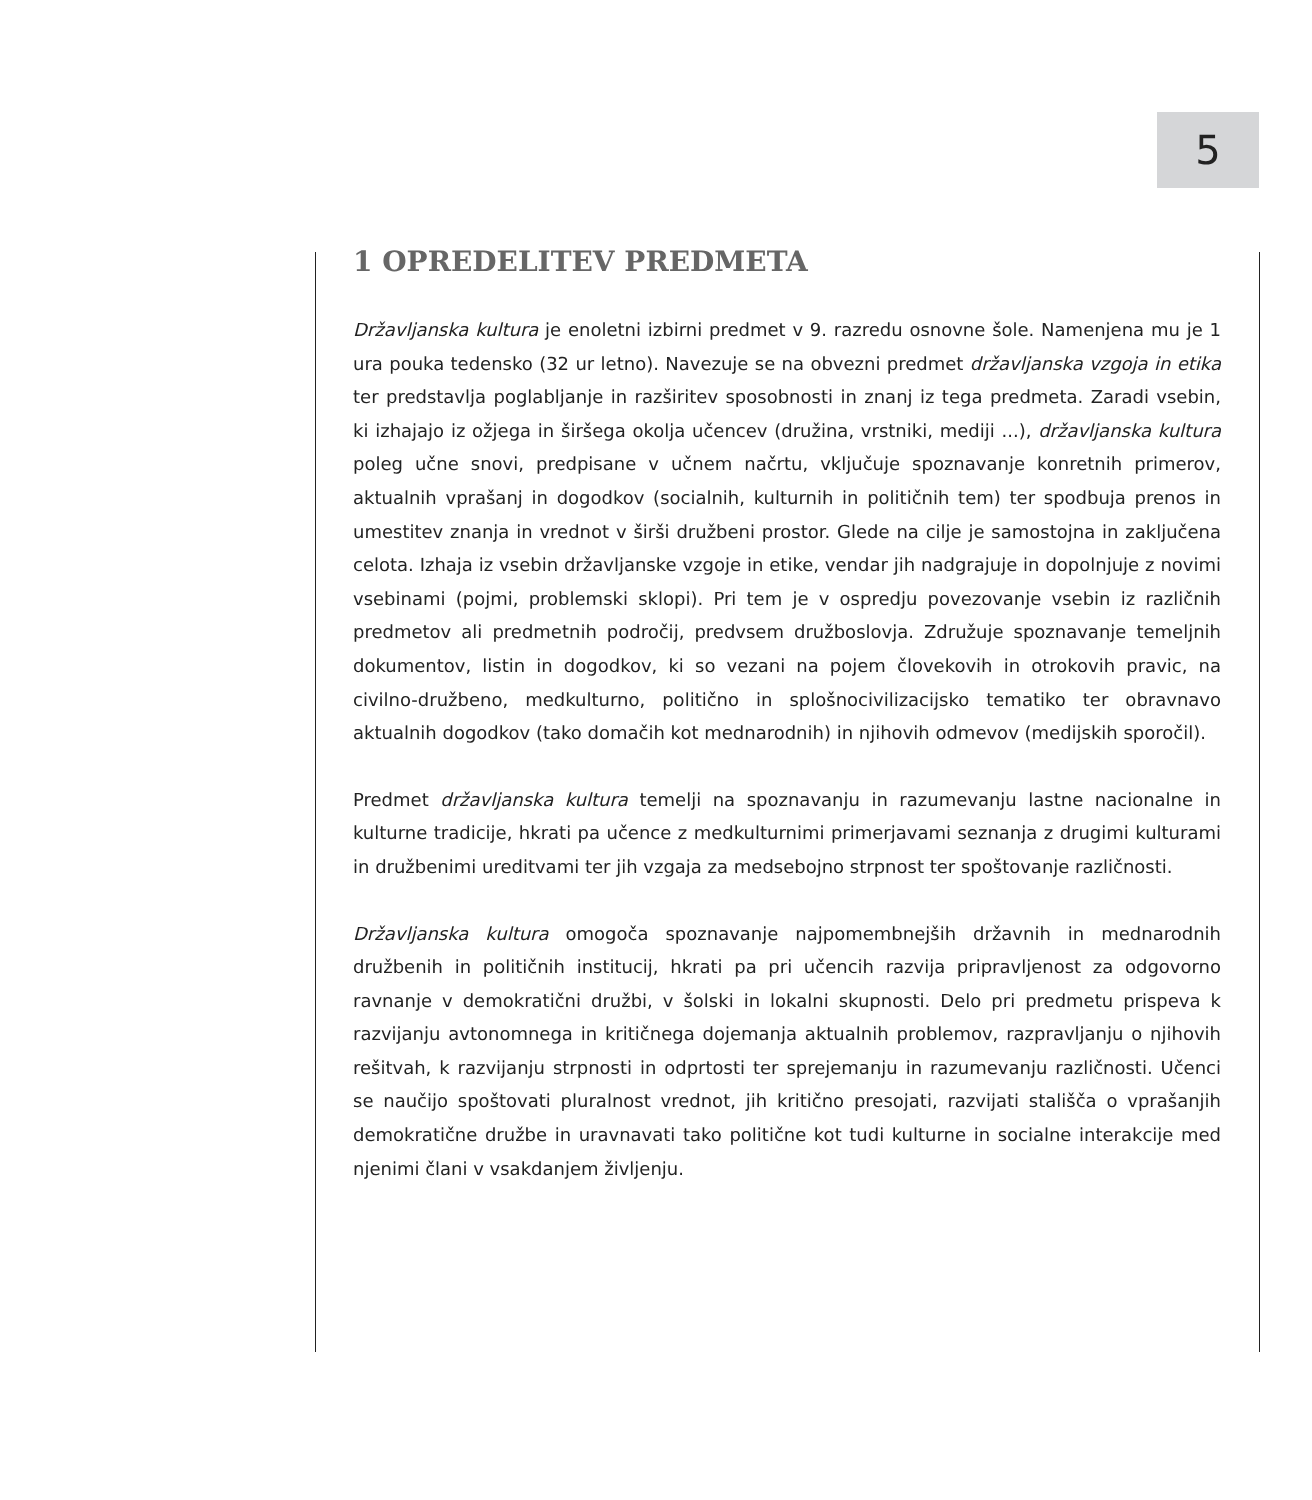5
1 OPREDELITEV PREDMETA
Državljanska kultura je enoletni izbirni predmet v 9. razredu osnovne šole. Namenjena mu je 1 ura pouka tedensko (32 ur letno). Navezuje se na obvezni predmet državljanska vzgoja in etika ter predstavlja poglabljanje in razširitev sposobnosti in znanj iz tega predmeta. Zaradi vsebin, ki izhajajo iz ožjega in širšega okolja učencev (družina, vrstniki, mediji ...), državljanska kultura poleg učne snovi, predpisane v učnem načrtu, vključuje spoznavanje konretnih primerov, aktualnih vprašanj in dogodkov (socialnih, kulturnih in političnih tem) ter spodbuja prenos in umestitev znanja in vrednot v širši družbeni prostor. Glede na cilje je samostojna in zaključena celota. Izhaja iz vsebin državljanske vzgoje in etike, vendar jih nadgrajuje in dopolnjuje z novimi vsebinami (pojmi, problemski sklopi). Pri tem je v ospredju povezovanje vsebin iz različnih predmetov ali predmetnih področij, predvsem družboslovja. Združuje spoznavanje temeljnih dokumentov, listin in dogodkov, ki so vezani na pojem človekovih in otrokovih pravic, na civilno-družbeno, medkulturno, politično in splošnocivilizacijsko tematiko ter obravnavo aktualnih dogodkov (tako domačih kot mednarodnih) in njihovih odmevov (medijskih sporočil).
Predmet državljanska kultura temelji na spoznavanju in razumevanju lastne nacionalne in kulturne tradicije, hkrati pa učence z medkulturnimi primerjavami seznanja z drugimi kulturami in družbenimi ureditvami ter jih vzgaja za medsebojno strpnost ter spoštovanje različnosti.
Državljanska kultura omogoča spoznavanje najpomembnejših državnih in mednarodnih družbenih in političnih institucij, hkrati pa pri učencih razvija pripravljenost za odgovorno ravnanje v demokratični družbi, v šolski in lokalni skupnosti. Delo pri predmetu prispeva k razvijanju avtonomnega in kritičnega dojemanja aktualnih problemov, razpravljanju o njihovih rešitvah, k razvijanju strpnosti in odprtosti ter sprejemanju in razumevanju različnosti. Učenci se naučijo spoštovati pluralnost vrednot, jih kritično presojati, razvijati stališča o vprašanjih demokratične družbe in uravnavati tako politične kot tudi kulturne in socialne interakcije med njenimi člani v vsakdanjem življenju.